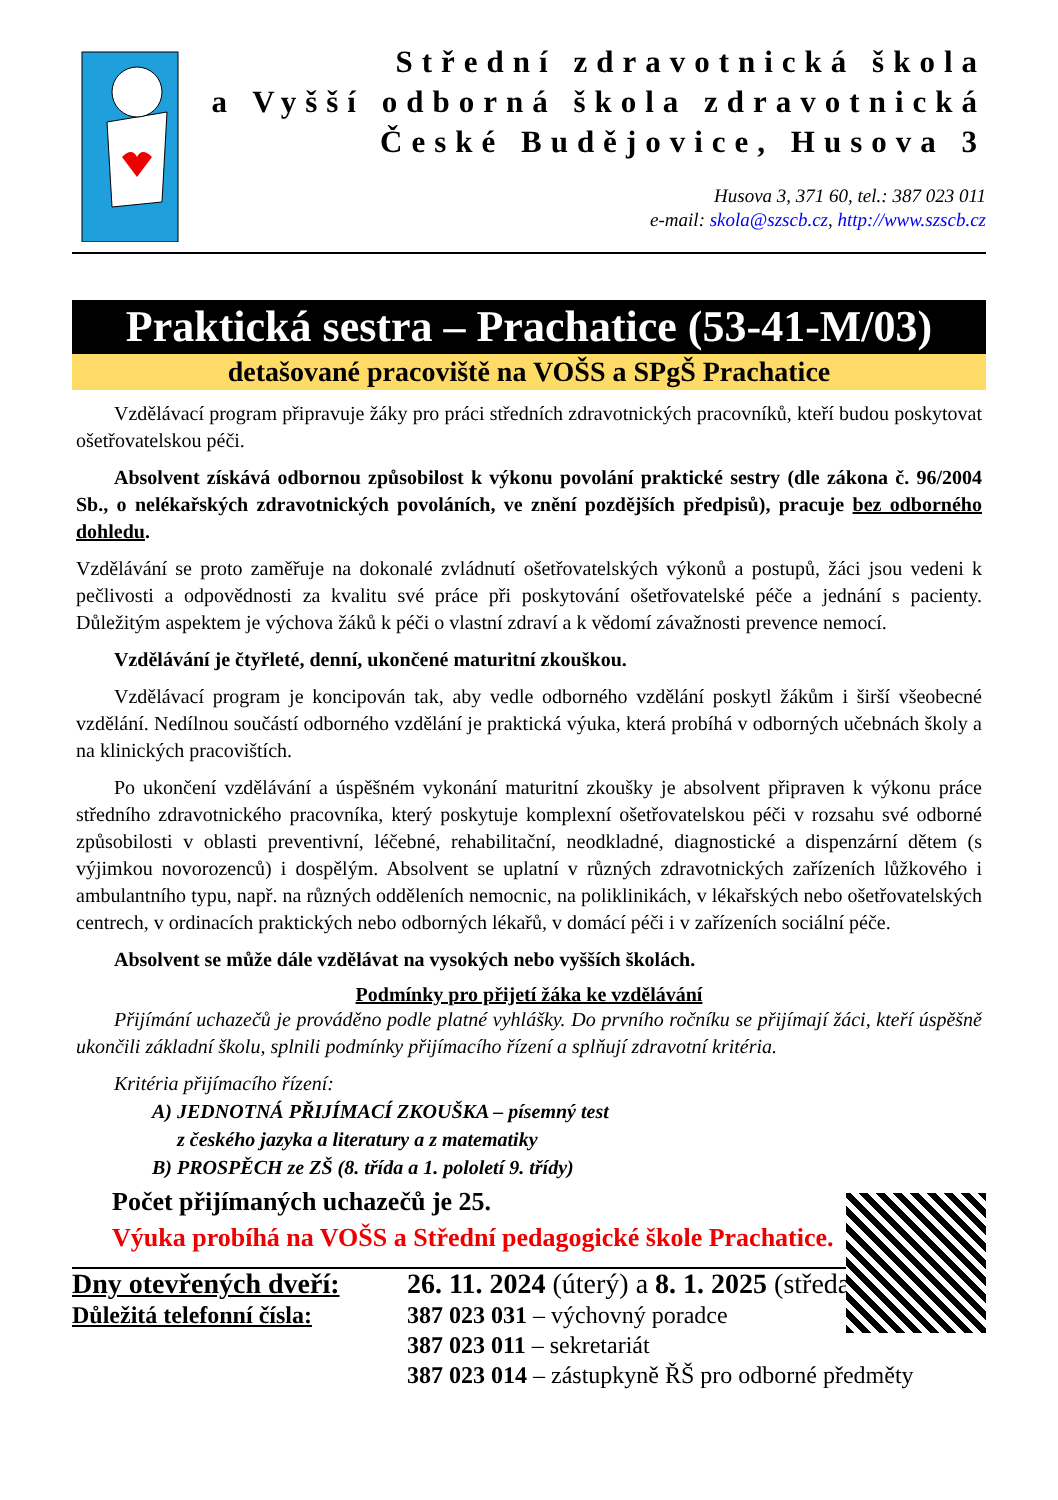Střední zdravotnická škola
a Vyšší odborná škola zdravotnická
České Budějovice, Husova 3
Husova 3, 371 60, tel.: 387 023 011
e-mail: skola@szscb.cz, http://www.szscb.cz
Praktická sestra – Prachatice (53-41-M/03)
detašované pracoviště na VOŠS a SPgŠ Prachatice
Vzdělávací program připravuje žáky pro práci středních zdravotnických pracovníků, kteří budou poskytovat ošetřovatelskou péči.
Absolvent získává odbornou způsobilost k výkonu povolání praktické sestry (dle zákona č. 96/2004 Sb., o nelékařských zdravotnických povoláních, ve znění pozdějších předpisů), pracuje bez odborného dohledu.
Vzdělávání se proto zaměřuje na dokonalé zvládnutí ošetřovatelských výkonů a postupů, žáci jsou vedeni k pečlivosti a odpovědnosti za kvalitu své práce při poskytování ošetřovatelské péče a jednání s pacienty. Důležitým aspektem je výchova žáků k péči o vlastní zdraví a k vědomí závažnosti prevence nemocí.
Vzdělávání je čtyřleté, denní, ukončené maturitní zkouškou.
Vzdělávací program je koncipován tak, aby vedle odborného vzdělání poskytl žákům i širší všeobecné vzdělání. Nedílnou součástí odborného vzdělání je praktická výuka, která probíhá v odborných učebnách školy a na klinických pracovištích.
Po ukončení vzdělávání a úspěšném vykonání maturitní zkoušky je absolvent připraven k výkonu práce středního zdravotnického pracovníka, který poskytuje komplexní ošetřovatelskou péči v rozsahu své odborné způsobilosti v oblasti preventivní, léčebné, rehabilitační, neodkladné, diagnostické a dispenzární dětem (s výjimkou novorozenců) i dospělým. Absolvent se uplatní v různých zdravotnických zařízeních lůžkového i ambulantního typu, např. na různých odděleních nemocnic, na poliklinikách, v lékařských nebo ošetřovatelských centrech, v ordinacích praktických nebo odborných lékařů, v domácí péči i v zařízeních sociální péče.
Absolvent se může dále vzdělávat na vysokých nebo vyšších školách.
Podmínky pro přijetí žáka ke vzdělávání
Přijímání uchazečů je prováděno podle platné vyhlášky. Do prvního ročníku se přijímají žáci, kteří úspěšně ukončili základní školu, splnili podmínky přijímacího řízení a splňují zdravotní kritéria.
Kritéria přijímacího řízení:
A) JEDNOTNÁ PŘIJÍMACÍ ZKOUŠKA – písemný test
z českého jazyka a literatury a z matematiky
B) PROSPĚCH ze ZŠ (8. třída a 1. pololetí 9. třídy)
Počet přijímaných uchazečů je 25.
Výuka probíhá na VOŠS a Střední pedagogické škole Prachatice.
Dny otevřených dveří:
Důležitá telefonní čísla:
26. 11. 2024 (úterý) a 8. 1. 2025 (středa)
387 023 031 – výchovný poradce
387 023 011 – sekretariát
387 023 014 – zástupkyně ŘŠ pro odborné předměty